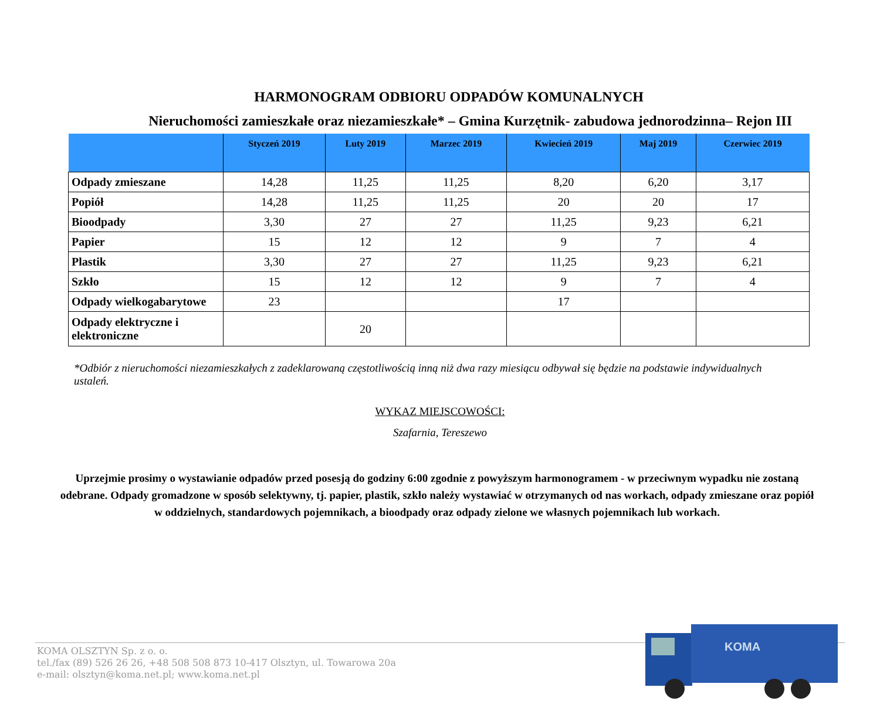HARMONOGRAM ODBIORU ODPADÓW KOMUNALNYCH
Nieruchomości zamieszkałe oraz niezamieszkałe* – Gmina Kurzętnik- zabudowa jednorodzinna– Rejon III
| | Styczeń 2019 | Luty 2019 | Marzec 2019 | Kwiecień 2019 | Maj 2019 | Czerwiec 2019 |
| --- | --- | --- | --- | --- | --- | --- |
| Odpady zmieszane | 14,28 | 11,25 | 11,25 | 8,20 | 6,20 | 3,17 |
| Popiół | 14,28 | 11,25 | 11,25 | 20 | 20 | 17 |
| Bioodpady | 3,30 | 27 | 27 | 11,25 | 9,23 | 6,21 |
| Papier | 15 | 12 | 12 | 9 | 7 | 4 |
| Plastik | 3,30 | 27 | 27 | 11,25 | 9,23 | 6,21 |
| Szkło | 15 | 12 | 12 | 9 | 7 | 4 |
| Odpady wielkogabarytowe | 23 | | | 17 | | |
| Odpady elektryczne i elektroniczne | | 20 | | | | |
*Odbiór z nieruchomości niezamieszkałych z zadeklarowaną częstotliwością inną niż dwa razy miesiącu odbywał się będzie na podstawie indywidualnych ustaleń.
WYKAZ MIEJSCOWOŚCI:
Szafarnia, Tereszewo
Uprzejmie prosimy o wystawianie odpadów przed posesją do godziny 6:00 zgodnie z powyższym harmonogramem - w przeciwnym wypadku nie zostaną odebrane. Odpady gromadzone w sposób selektywny, tj. papier, plastik, szkło należy wystawiać w otrzymanych od nas workach, odpady zmieszane oraz popiół w oddzielnych, standardowych pojemnikach, a bioodpady oraz odpady zielone we własnych pojemnikach lub workach.
KOMA OLSZTYN Sp. z o. o.
tel./fax (89) 526 26 26, +48 508 508 873 10-417 Olsztyn, ul. Towarowa 20a
e-mail: olsztyn@koma.net.pl; www.koma.net.pl
KOMA